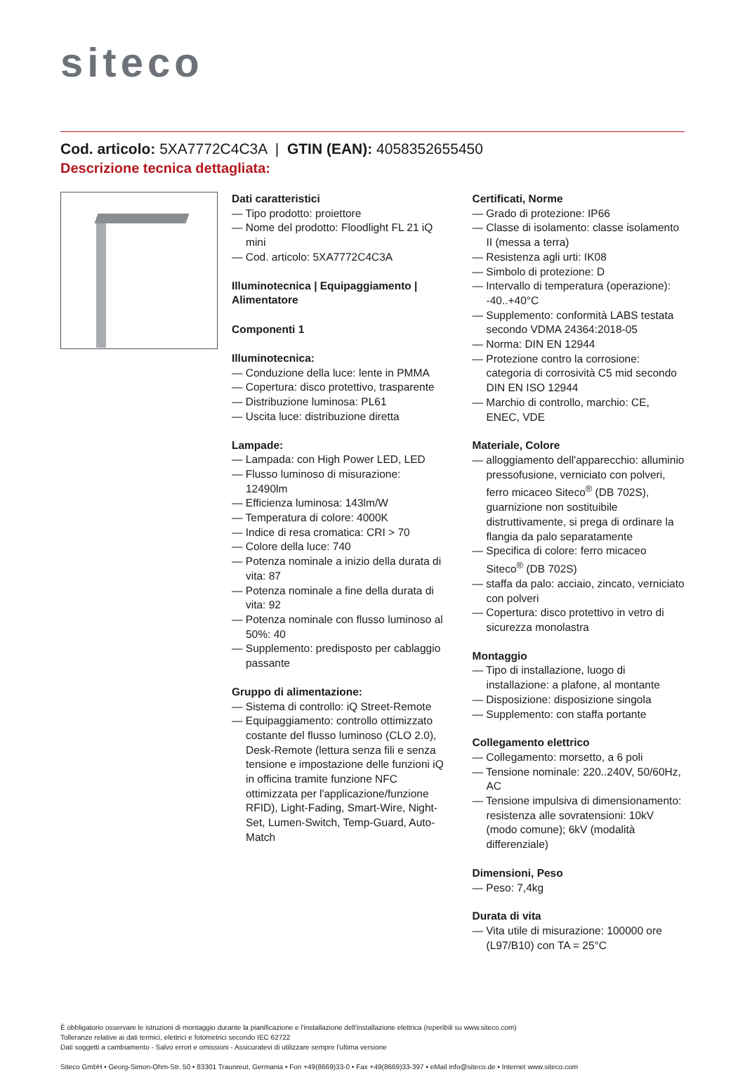siteco
Cod. articolo: 5XA7772C4C3A | GTIN (EAN): 4058352655450
Descrizione tecnica dettagliata:
Dati caratteristici
— Tipo prodotto: proiettore
— Nome del prodotto: Floodlight FL 21 iQ mini
— Cod. articolo: 5XA7772C4C3A
Illuminotecnica | Equipaggiamento | Alimentatore
Componenti 1
Illuminotecnica:
— Conduzione della luce: lente in PMMA
— Copertura: disco protettivo, trasparente
— Distribuzione luminosa: PL61
— Uscita luce: distribuzione diretta
Lampade:
— Lampada: con High Power LED, LED
— Flusso luminoso di misurazione: 12490lm
— Efficienza luminosa: 143lm/W
— Temperatura di colore: 4000K
— Indice di resa cromatica: CRI > 70
— Colore della luce: 740
— Potenza nominale a inizio della durata di vita: 87
— Potenza nominale a fine della durata di vita: 92
— Potenza nominale con flusso luminoso al 50%: 40
— Supplemento: predisposto per cablaggio passante
Gruppo di alimentazione:
— Sistema di controllo: iQ Street-Remote
— Equipaggiamento: controllo ottimizzato costante del flusso luminoso (CLO 2.0), Desk-Remote (lettura senza fili e senza tensione e impostazione delle funzioni iQ in officina tramite funzione NFC ottimizzata per l'applicazione/funzione RFID), Light-Fading, Smart-Wire, Night-Set, Lumen-Switch, Temp-Guard, Auto-Match
Certificati, Norme
— Grado di protezione: IP66
— Classe di isolamento: classe isolamento II (messa a terra)
— Resistenza agli urti: IK08
— Simbolo di protezione: D
— Intervallo di temperatura (operazione): -40..+40°C
— Supplemento: conformità LABS testata secondo VDMA 24364:2018-05
— Norma: DIN EN 12944
— Protezione contro la corrosione: categoria di corrosività C5 mid secondo DIN EN ISO 12944
— Marchio di controllo, marchio: CE, ENEC, VDE
Materiale, Colore
— alloggiamento dell'apparecchio: alluminio pressofusione, verniciato con polveri, ferro micaceo Siteco<sup>®</sup> (DB 702S), guarnizione non sostituibile distruttivamente, si prega di ordinare la flangia da palo separatamente
— Specifica di colore: ferro micaceo Siteco<sup>®</sup> (DB 702S)
— staffa da palo: acciaio, zincato, verniciato con polveri
— Copertura: disco protettivo in vetro di sicurezza monolastra
Montaggio
— Tipo di installazione, luogo di installazione: a plafone, al montante
— Disposizione: disposizione singola
— Supplemento: con staffa portante
Collegamento elettrico
— Collegamento: morsetto, a 6 poli
— Tensione nominale: 220..240V, 50/60Hz, AC
— Tensione impulsiva di dimensionamento: resistenza alle sovratensioni: 10kV (modo comune); 6kV (modalità differenziale)
Dimensioni, Peso
— Peso: 7,4kg
Durata di vita
— Vita utile di misurazione: 100000 ore (L97/B10) con TA = 25°C
È obbligatorio osservare le istruzioni di montaggio durante la pianificazione e l'installazione dell'installazione elettrica (reperibili su www.siteco.com)
Tolleranze relative ai dati termici, elettrici e fotometrici secondo IEC 62722
Dati soggetti a cambiamento - Salvo errori e omissioni - Assicuratevi di utilizzare sempre l'ultima versione
Siteco GmbH • Georg-Simon-Ohm-Str. 50 • 83301 Traunreut, Germania • Fon +49(8669)33-0 • Fax +49(8669)33-397 • eMail info@siteco.de • Internet www.siteco.com